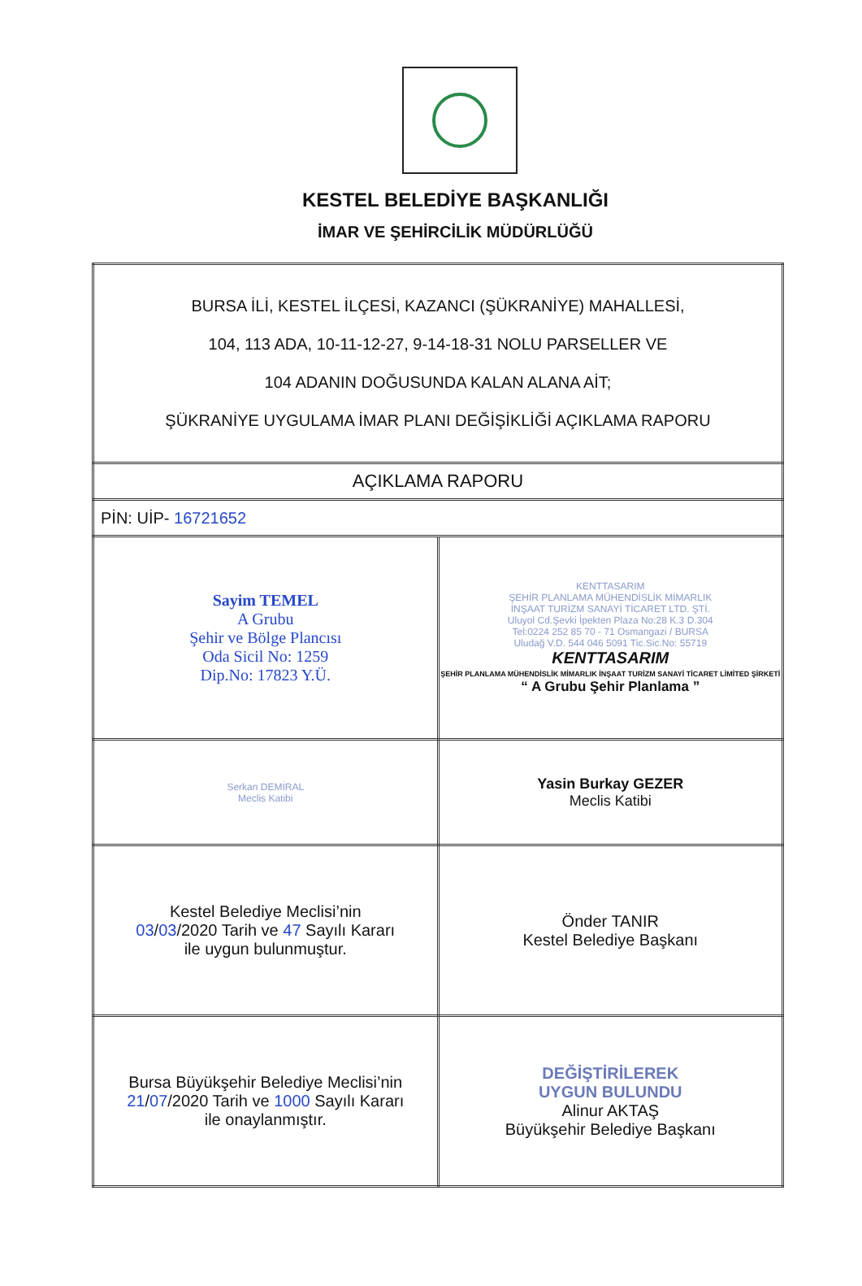KESTEL BELEDİYE BAŞKANLIĞI
İMAR VE ŞEHİRCİLİK MÜDÜRLÜĞÜ
| BURSA İLİ, KESTEL İLÇESİ, KAZANCI (ŞÜKRANİYE) MAHALLESİ, 104, 113 ADA, 10-11-12-27, 9-14-18-31 NOLU PARSELLER VE 104 ADANIN DOĞUSUNDA KALAN ALANA AİT; ŞÜKRANİYE UYGULAMA İMAR PLANI DEĞİŞİKLİĞİ AÇIKLAMA RAPORU | |
| AÇIKLAMA RAPORU | |
| PİN: UİP- 16721652 | |
| Sayim TEMEL A Grubu Şehir ve Bölge Plancısı Oda Sicil No: 1259 Dip.No: 17823 Y.Ü. | KENTTASARIM ŞEHİR PLANLAMA MÜHENDİSLİK MİMARLIK İNŞAAT TURİZM SANAYİ TİCARET LTD. ŞTİ. Uluyol Cd.Şevki İpekten Plaza No:28 K.3 D.304 Tel:0224 252 85 70 - 71 Osmangazi / BURSA Uludağ V.D. 544 046 5091 Tic.Sic.No: 55719 KENTTASARIM ŞEHİR PLANLAMA MÜHENDİSLİK MİMARLIK İNŞAAT TURİZM SANAYİ TİCARET LİMİTED ŞİRKETİ “ A Grubu Şehir Planlama ” |
| Serkan DEMİRAL Meclis Katibi | Yasin Burkay GEZER Meclis Katibi |
| Kestel Belediye Meclisi’nin 03 / 03 /2020 Tarih ve 47 Sayılı Kararı ile uygun bulunmuştur. | Önder TANIR Kestel Belediye Başkanı |
| Bursa Büyükşehir Belediye Meclisi’nin 21 / 07 /2020 Tarih ve 1000 Sayılı Kararı ile onaylanmıştır. | DEĞİŞTİRİLEREK UYGUN BULUNDU Alinur AKTAŞ Büyükşehir Belediye Başkanı |